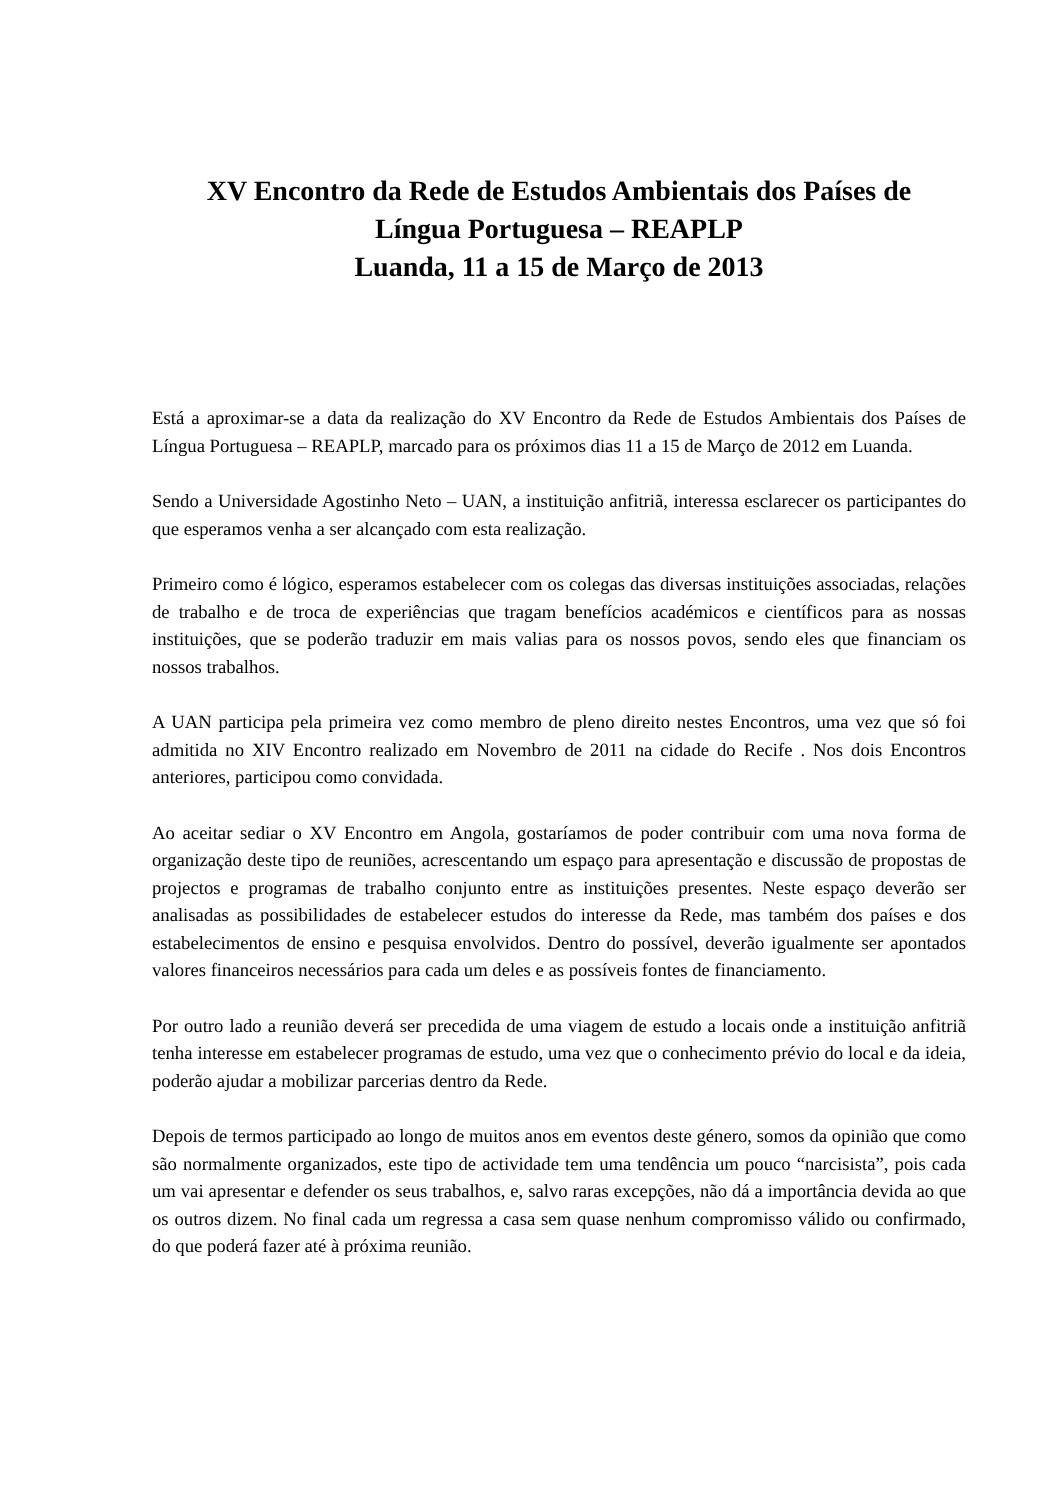XV Encontro da Rede de Estudos Ambientais dos Países de
Língua Portuguesa – REAPLP
Luanda, 11 a 15 de Março de 2013
Está a aproximar-se a data da realização do XV Encontro da Rede de Estudos Ambientais dos Países de Língua Portuguesa – REAPLP, marcado para os próximos dias 11 a 15 de Março de 2012 em Luanda.
Sendo a Universidade Agostinho Neto – UAN, a instituição anfitriã, interessa esclarecer os participantes do que esperamos venha a ser alcançado com esta realização.
Primeiro como é lógico, esperamos estabelecer com os colegas das diversas instituições associadas, relações de trabalho e de troca de experiências que tragam benefícios académicos e científicos para as nossas instituições, que se poderão traduzir em mais valias para os nossos povos, sendo eles que financiam os nossos trabalhos.
A UAN participa pela primeira vez como membro de pleno direito nestes Encontros, uma vez que só foi admitida no XIV Encontro realizado em Novembro de 2011 na cidade do Recife . Nos dois Encontros anteriores, participou como convidada.
Ao aceitar sediar o XV Encontro em Angola, gostaríamos de poder contribuir com uma nova forma de organização deste tipo de reuniões, acrescentando um espaço para apresentação e discussão de propostas de projectos e programas de trabalho conjunto entre as instituições presentes. Neste espaço deverão ser analisadas as possibilidades de estabelecer estudos do interesse da Rede, mas também dos países e dos estabelecimentos de ensino e pesquisa envolvidos. Dentro do possível, deverão igualmente ser apontados valores financeiros necessários para cada um deles e as possíveis fontes de financiamento.
Por outro lado a reunião deverá ser precedida de uma viagem de estudo a locais onde a instituição anfitriã tenha interesse em estabelecer programas de estudo, uma vez que o conhecimento prévio do local e da ideia, poderão ajudar a mobilizar parcerias dentro da Rede.
Depois de termos participado ao longo de muitos anos em eventos deste género, somos da opinião que como são normalmente organizados, este tipo de actividade tem uma tendência um pouco “narcisista”, pois cada um vai apresentar e defender os seus trabalhos, e, salvo raras excepções, não dá a importância devida ao que os outros dizem. No final cada um regressa a casa sem quase nenhum compromisso válido ou confirmado, do que poderá fazer até à próxima reunião.